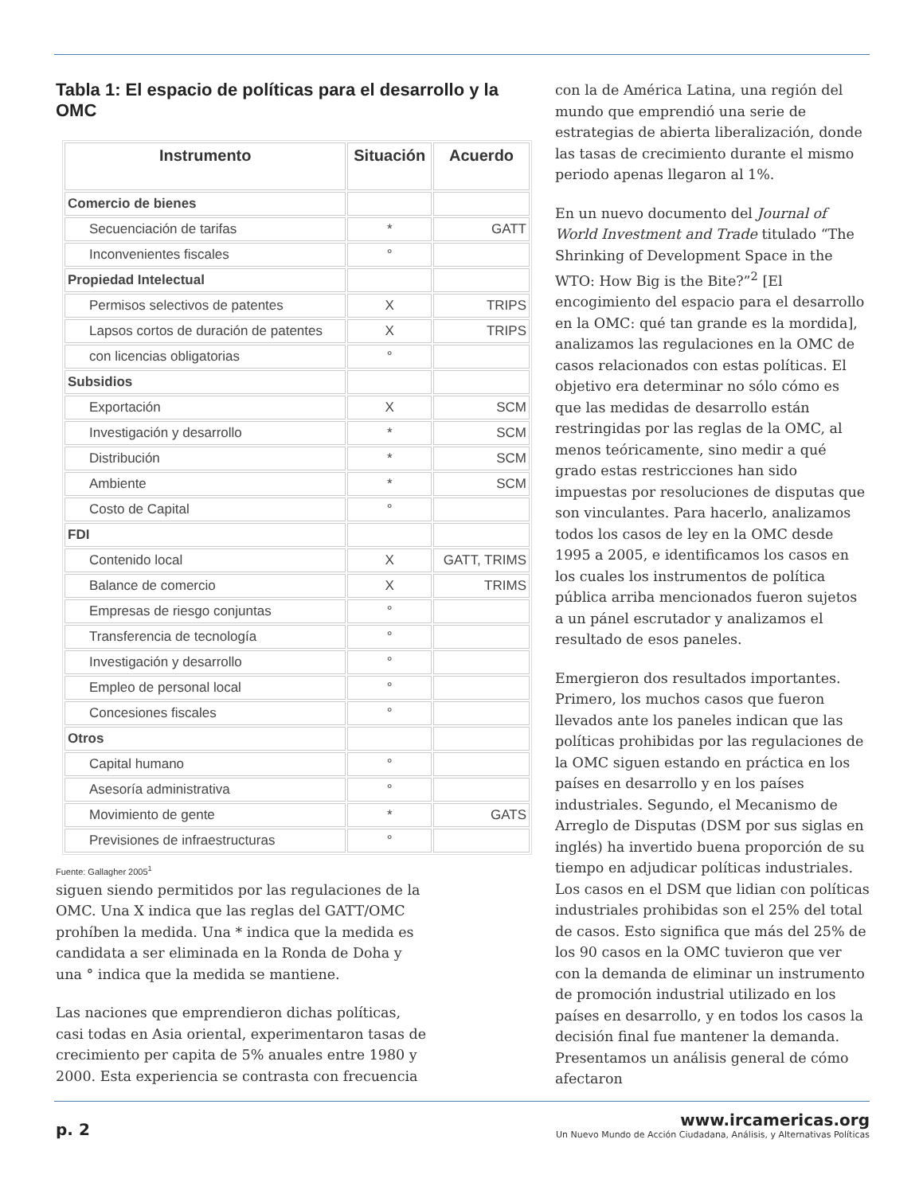Tabla 1: El espacio de políticas para el desarrollo y la OMC
| Instrumento | Situación | Acuerdo |
| --- | --- | --- |
| Comercio de bienes | | |
| Secuenciación de tarifas | * | GATT |
| Inconvenientes fiscales | ° | |
| Propiedad Intelectual | | |
| Permisos selectivos de patentes | X | TRIPS |
| Lapsos cortos de duración de patentes | X | TRIPS |
| con licencias obligatorias | ° | |
| Subsidios | | |
| Exportación | X | SCM |
| Investigación y desarrollo | * | SCM |
| Distribución | * | SCM |
| Ambiente | * | SCM |
| Costo de Capital | ° | |
| FDI | | |
| Contenido local | X | GATT, TRIMS |
| Balance de comercio | X | TRIMS |
| Empresas de riesgo conjuntas | ° | |
| Transferencia de tecnología | ° | |
| Investigación y desarrollo | ° | |
| Empleo de personal local | ° | |
| Concesiones fiscales | ° | |
| Otros | | |
| Capital humano | ° | |
| Asesoría administrativa | ° | |
| Movimiento de gente | * | GATS |
| Previsiones de infraestructuras | ° | |
Fuente: Gallagher 2005<sup>1</sup>
siguen siendo permitidos por las regulaciones de la OMC. Una X indica que las reglas del GATT/OMC prohíben la medida. Una * indica que la medida es candidata a ser eliminada en la Ronda de Doha y una ° indica que la medida se mantiene.
Las naciones que emprendieron dichas políticas, casi todas en Asia oriental, experimentaron tasas de crecimiento per capita de 5% anuales entre 1980 y 2000. Esta experiencia se contrasta con frecuencia
con la de América Latina, una región del mundo que emprendió una serie de estrategias de abierta liberalización, donde las tasas de crecimiento durante el mismo periodo apenas llegaron al 1%.
En un nuevo documento del Journal of World Investment and Trade titulado “The Shrinking of Development Space in the WTO: How Big is the Bite?”<sup>2</sup> [El encogimiento del espacio para el desarrollo en la OMC: qué tan grande es la mordida], analizamos las regulaciones en la OMC de casos relacionados con estas políticas. El objetivo era determinar no sólo cómo es que las medidas de desarrollo están restringidas por las reglas de la OMC, al menos teóricamente, sino medir a qué grado estas restricciones han sido impuestas por resoluciones de disputas que son vinculantes. Para hacerlo, analizamos todos los casos de ley en la OMC desde 1995 a 2005, e identificamos los casos en los cuales los instrumentos de política pública arriba mencionados fueron sujetos a un pánel escrutador y analizamos el resultado de esos paneles.
Emergieron dos resultados importantes. Primero, los muchos casos que fueron llevados ante los paneles indican que las políticas prohibidas por las regulaciones de la OMC siguen estando en práctica en los países en desarrollo y en los países industriales. Segundo, el Mecanismo de Arreglo de Disputas (DSM por sus siglas en inglés) ha invertido buena proporción de su tiempo en adjudicar políticas industriales. Los casos en el DSM que lidian con políticas industriales prohibidas son el 25% del total de casos. Esto significa que más del 25% de los 90 casos en la OMC tuvieron que ver con la demanda de eliminar un instrumento de promoción industrial utilizado en los países en desarrollo, y en todos los casos la decisión final fue mantener la demanda. Presentamos un análisis general de cómo afectaron
p. 2
www.ircamericas.org
Un Nuevo Mundo de Acción Ciudadana, Análisis, y Alternativas Políticas